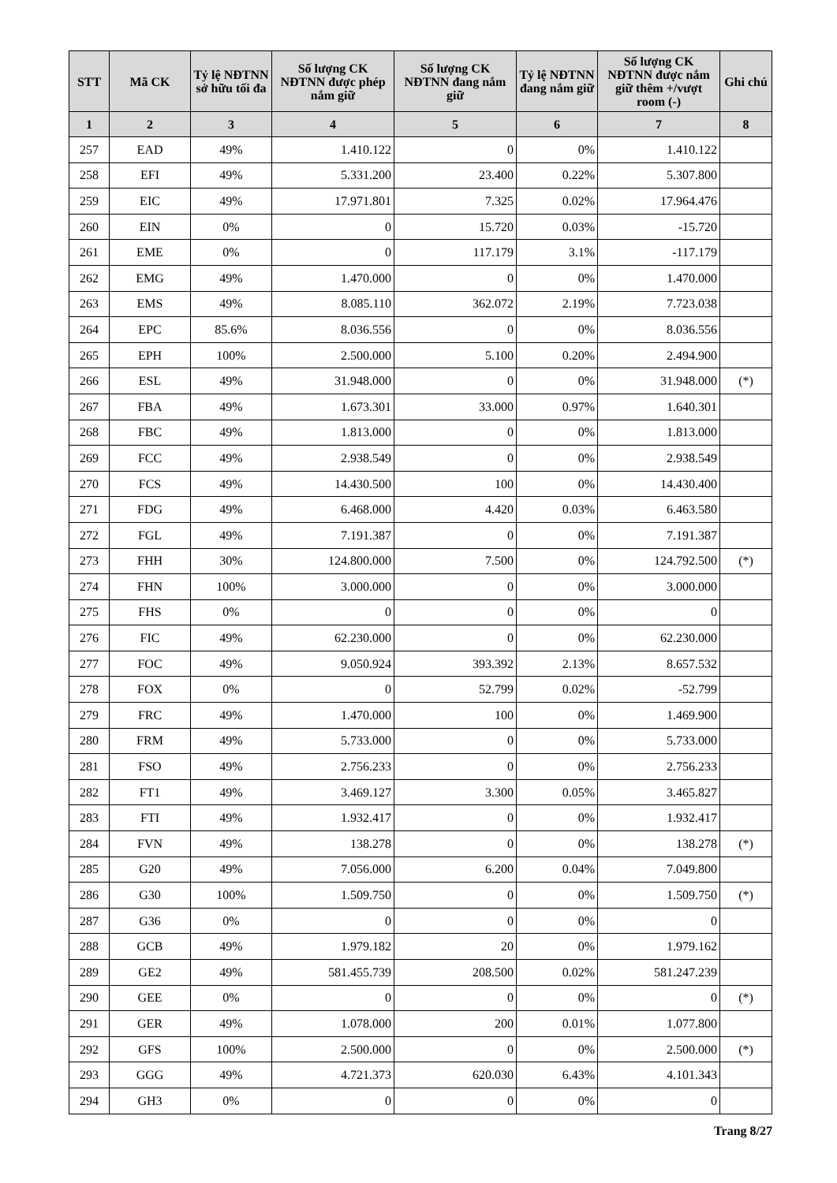| STT | Mã CK | Tỷ lệ NĐTNN sở hữu tối đa | Số lượng CK NĐTNN được phép nắm giữ | Số lượng CK NĐTNN đang nắm giữ | Tỷ lệ NĐTNN đang nắm giữ | Số lượng CK NĐTNN được nắm giữ thêm +/vượt room (-) | Ghi chú |
| --- | --- | --- | --- | --- | --- | --- | --- |
| 1 | 2 | 3 | 4 | 5 | 6 | 7 | 8 |
| 257 | EAD | 49% | 1.410.122 | 0 | 0% | 1.410.122 | |
| 258 | EFI | 49% | 5.331.200 | 23.400 | 0.22% | 5.307.800 | |
| 259 | EIC | 49% | 17.971.801 | 7.325 | 0.02% | 17.964.476 | |
| 260 | EIN | 0% | 0 | 15.720 | 0.03% | -15.720 | |
| 261 | EME | 0% | 0 | 117.179 | 3.1% | -117.179 | |
| 262 | EMG | 49% | 1.470.000 | 0 | 0% | 1.470.000 | |
| 263 | EMS | 49% | 8.085.110 | 362.072 | 2.19% | 7.723.038 | |
| 264 | EPC | 85.6% | 8.036.556 | 0 | 0% | 8.036.556 | |
| 265 | EPH | 100% | 2.500.000 | 5.100 | 0.20% | 2.494.900 | |
| 266 | ESL | 49% | 31.948.000 | 0 | 0% | 31.948.000 | (*) |
| 267 | FBA | 49% | 1.673.301 | 33.000 | 0.97% | 1.640.301 | |
| 268 | FBC | 49% | 1.813.000 | 0 | 0% | 1.813.000 | |
| 269 | FCC | 49% | 2.938.549 | 0 | 0% | 2.938.549 | |
| 270 | FCS | 49% | 14.430.500 | 100 | 0% | 14.430.400 | |
| 271 | FDG | 49% | 6.468.000 | 4.420 | 0.03% | 6.463.580 | |
| 272 | FGL | 49% | 7.191.387 | 0 | 0% | 7.191.387 | |
| 273 | FHH | 30% | 124.800.000 | 7.500 | 0% | 124.792.500 | (*) |
| 274 | FHN | 100% | 3.000.000 | 0 | 0% | 3.000.000 | |
| 275 | FHS | 0% | 0 | 0 | 0% | 0 | |
| 276 | FIC | 49% | 62.230.000 | 0 | 0% | 62.230.000 | |
| 277 | FOC | 49% | 9.050.924 | 393.392 | 2.13% | 8.657.532 | |
| 278 | FOX | 0% | 0 | 52.799 | 0.02% | -52.799 | |
| 279 | FRC | 49% | 1.470.000 | 100 | 0% | 1.469.900 | |
| 280 | FRM | 49% | 5.733.000 | 0 | 0% | 5.733.000 | |
| 281 | FSO | 49% | 2.756.233 | 0 | 0% | 2.756.233 | |
| 282 | FT1 | 49% | 3.469.127 | 3.300 | 0.05% | 3.465.827 | |
| 283 | FTI | 49% | 1.932.417 | 0 | 0% | 1.932.417 | |
| 284 | FVN | 49% | 138.278 | 0 | 0% | 138.278 | (*) |
| 285 | G20 | 49% | 7.056.000 | 6.200 | 0.04% | 7.049.800 | |
| 286 | G30 | 100% | 1.509.750 | 0 | 0% | 1.509.750 | (*) |
| 287 | G36 | 0% | 0 | 0 | 0% | 0 | |
| 288 | GCB | 49% | 1.979.182 | 20 | 0% | 1.979.162 | |
| 289 | GE2 | 49% | 581.455.739 | 208.500 | 0.02% | 581.247.239 | |
| 290 | GEE | 0% | 0 | 0 | 0% | 0 | (*) |
| 291 | GER | 49% | 1.078.000 | 200 | 0.01% | 1.077.800 | |
| 292 | GFS | 100% | 2.500.000 | 0 | 0% | 2.500.000 | (*) |
| 293 | GGG | 49% | 4.721.373 | 620.030 | 6.43% | 4.101.343 | |
| 294 | GH3 | 0% | 0 | 0 | 0% | 0 | |
Trang 8/27